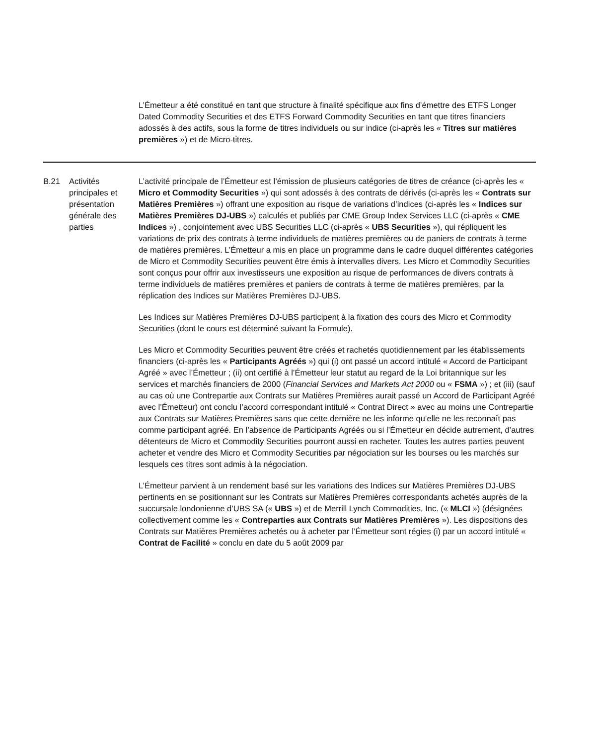| | | L’Émetteur a été constitué en tant que structure à finalité spécifique aux fins d’émettre des ETFS Longer Dated Commodity Securities et des ETFS Forward Commodity Securities en tant que titres financiers adossés à des actifs, sous la forme de titres individuels ou sur indice (ci-après les « Titres sur matières premières ») et de Micro-titres. |
| B.21 | Activités principales et présentation générale des parties | L’activité principale de l’Émetteur est l’émission de plusieurs catégories de titres de créance (ci-après les « Micro et Commodity Securities ») qui sont adossés à des contrats de dérivés (ci-après les « Contrats sur Matières Premières ») offrant une exposition au risque de variations d’indices (ci-après les « Indices sur Matières Premières DJ-UBS ») calculés et publiés par CME Group Index Services LLC (ci-après « CME Indices ») , conjointement avec UBS Securities LLC (ci-après « UBS Securities »), qui répliquent les variations de prix des contrats à terme individuels de matières premières ou de paniers de contrats à terme de matières premières. L’Émetteur a mis en place un programme dans le cadre duquel différentes catégories de Micro et Commodity Securities peuvent être émis à intervalles divers. Les Micro et Commodity Securities sont conçus pour offrir aux investisseurs une exposition au risque de performances de divers contrats à terme individuels de matières premières et paniers de contrats à terme de matières premières, par la réplication des Indices sur Matières Premières DJ-UBS. Les Indices sur Matières Premières DJ-UBS participent à la fixation des cours des Micro et Commodity Securities (dont le cours est déterminé suivant la Formule). Les Micro et Commodity Securities peuvent être créés et rachetés quotidiennement par les établissements financiers (ci-après les « Participants Agréés ») qui (i) ont passé un accord intitulé « Accord de Participant Agréé » avec l’Émetteur ; (ii) ont certifié à l’Émetteur leur statut au regard de la Loi britannique sur les services et marchés financiers de 2000 ( Financial Services and Markets Act 2000 ou « FSMA ») ; et (iii) (sauf au cas où une Contrepartie aux Contrats sur Matières Premières aurait passé un Accord de Participant Agréé avec l’Émetteur) ont conclu l’accord correspondant intitulé « Contrat Direct » avec au moins une Contrepartie aux Contrats sur Matières Premières sans que cette dernière ne les informe qu’elle ne les reconnaît pas comme participant agréé. En l’absence de Participants Agréés ou si l’Émetteur en décide autrement, d’autres détenteurs de Micro et Commodity Securities pourront aussi en racheter. Toutes les autres parties peuvent acheter et vendre des Micro et Commodity Securities par négociation sur les bourses ou les marchés sur lesquels ces titres sont admis à la négociation. L’Émetteur parvient à un rendement basé sur les variations des Indices sur Matières Premières DJ-UBS pertinents en se positionnant sur les Contrats sur Matières Premières correspondants achetés auprès de la succursale londonienne d’UBS SA (« UBS ») et de Merrill Lynch Commodities, Inc. (« MLCI ») (désignées collectivement comme les « Contreparties aux Contrats sur Matières Premières »). Les dispositions des Contrats sur Matières Premières achetés ou à acheter par l’Émetteur sont régies (i) par un accord intitulé « Contrat de Facilité » conclu en date du 5 août 2009 par |